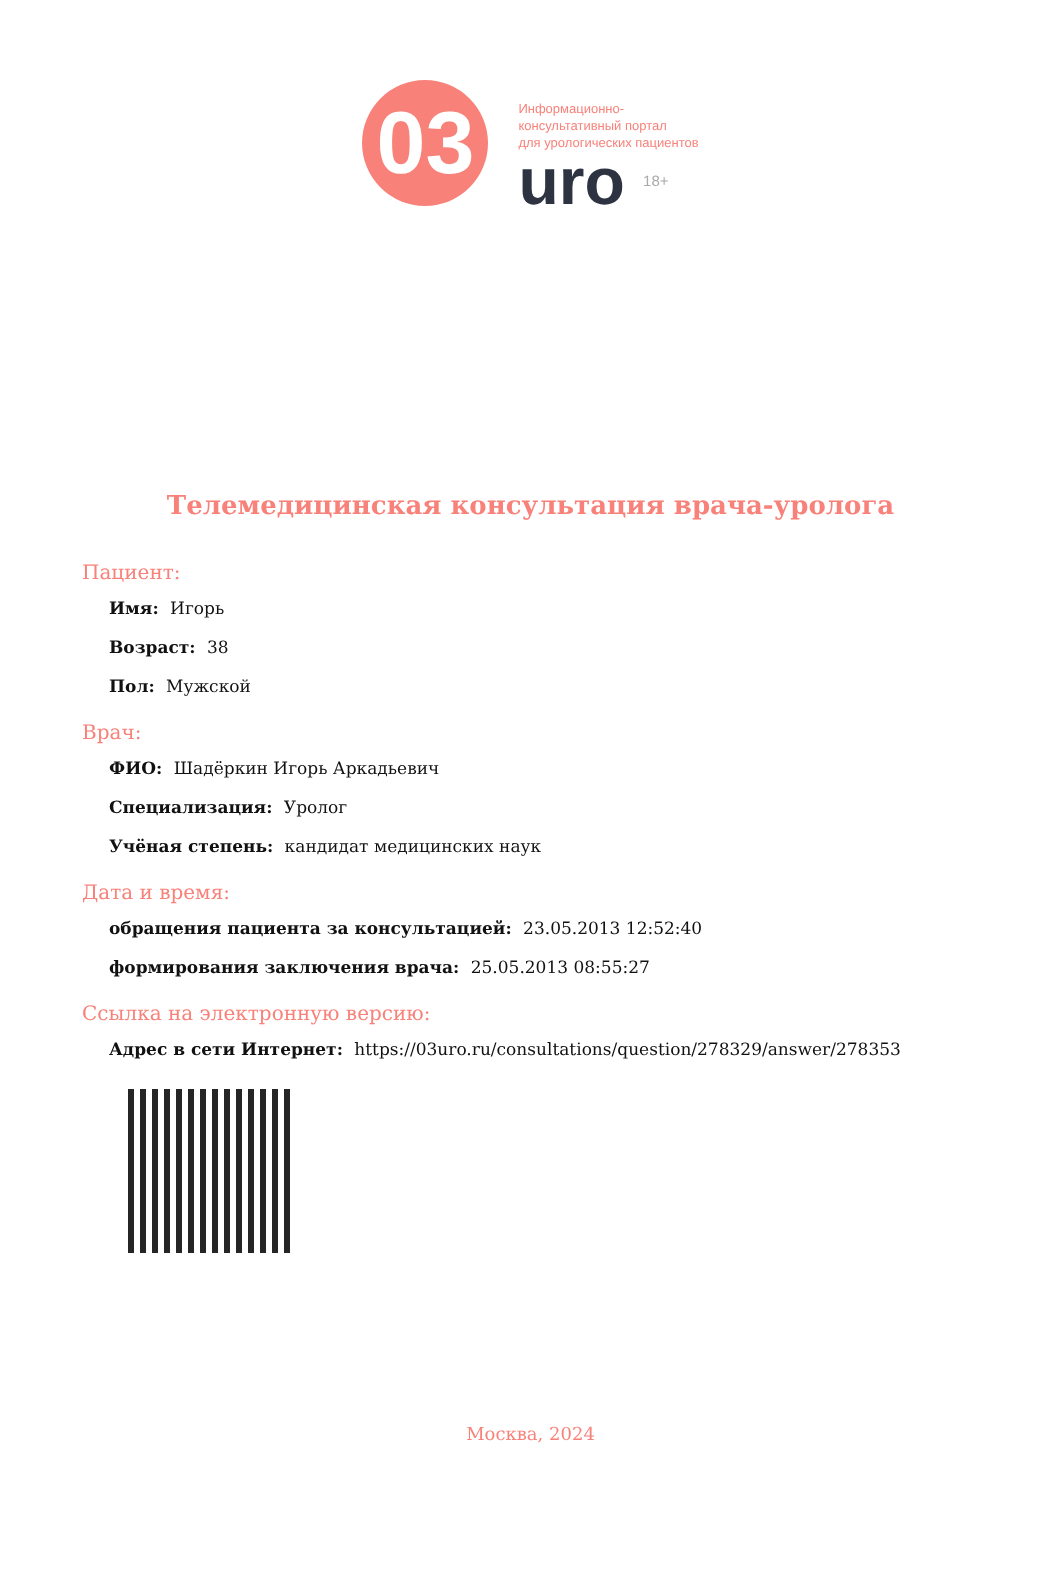03
Информационно-
консультативный портал
для урологических пациентов
uro 18+
Телемедицинская консультация врача-уролога
Пациент:
Имя: Игорь
Возраст: 38
Пол: Мужской
Врач:
ФИО: Шадёркин Игорь Аркадьевич
Специализация: Уролог
Учёная степень: кандидат медицинских наук
Дата и время:
обращения пациента за консультацией: 23.05.2013 12:52:40
формирования заключения врача: 25.05.2013 08:55:27
Ссылка на электронную версию:
Адрес в сети Интернет: https://03uro.ru/consultations/question/278329/answer/278353
Москва, 2024